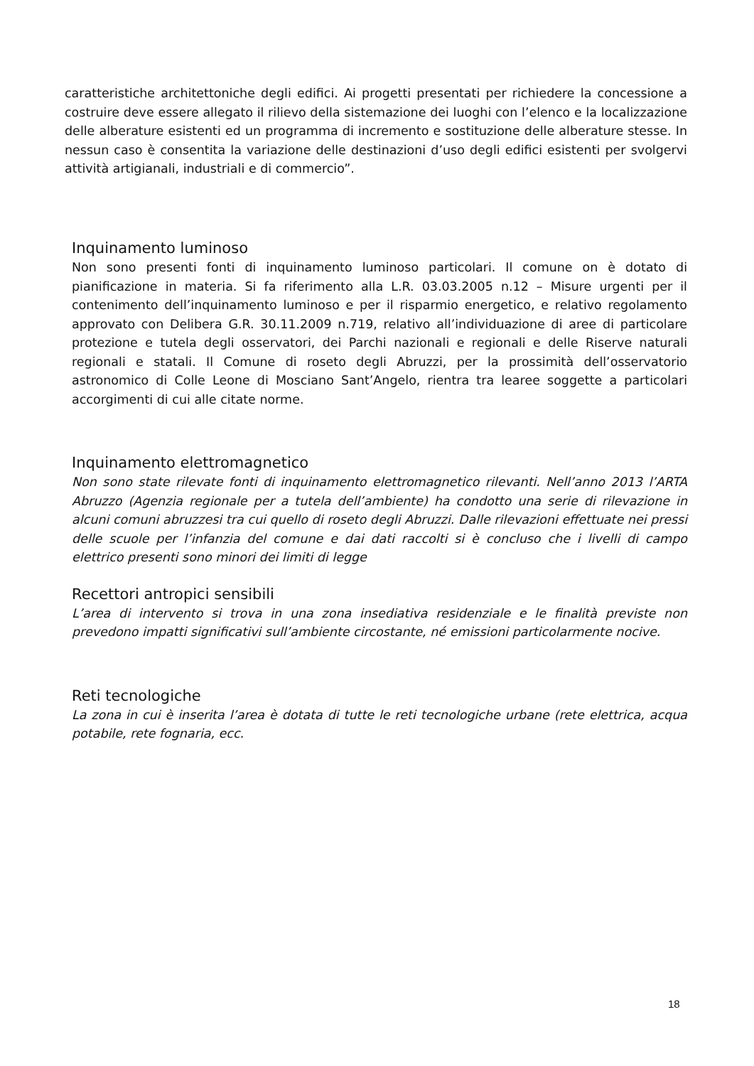caratteristiche architettoniche degli edifici. Ai progetti presentati per richiedere la concessione a costruire deve essere allegato il rilievo della sistemazione dei luoghi con l’elenco e la localizzazione delle alberature esistenti ed un programma di incremento e sostituzione delle alberature stesse. In nessun caso è consentita la variazione delle destinazioni d’uso degli edifici esistenti per svolgervi attività artigianali, industriali e di commercio”.
Inquinamento luminoso
Non sono presenti fonti di inquinamento luminoso particolari. Il comune on è dotato di pianificazione in materia. Si fa riferimento alla L.R. 03.03.2005 n.12 – Misure urgenti per il contenimento dell’inquinamento luminoso e per il risparmio energetico, e relativo regolamento approvato con Delibera G.R. 30.11.2009 n.719, relativo all’individuazione di aree di particolare protezione e tutela degli osservatori, dei Parchi nazionali e regionali e delle Riserve naturali regionali e statali. Il Comune di roseto degli Abruzzi, per la prossimità dell’osservatorio astronomico di Colle Leone di Mosciano Sant’Angelo, rientra tra learee soggette a particolari accorgimenti di cui alle citate norme.
Inquinamento elettromagnetico
Non sono state rilevate fonti di inquinamento elettromagnetico rilevanti. Nell’anno 2013 l’ARTA Abruzzo (Agenzia regionale per a tutela dell’ambiente) ha condotto una serie di rilevazione in alcuni comuni abruzzesi tra cui quello di roseto degli Abruzzi. Dalle rilevazioni effettuate nei pressi delle scuole per l’infanzia del comune e dai dati raccolti si è concluso che i livelli di campo elettrico presenti sono minori dei limiti di legge
Recettori antropici sensibili
L’area di intervento si trova in una zona insediativa residenziale e le finalità previste non prevedono impatti significativi sull’ambiente circostante, né emissioni particolarmente nocive.
Reti tecnologiche
La zona in cui è inserita l’area è dotata di tutte le reti tecnologiche urbane (rete elettrica, acqua potabile, rete fognaria, ecc.
18